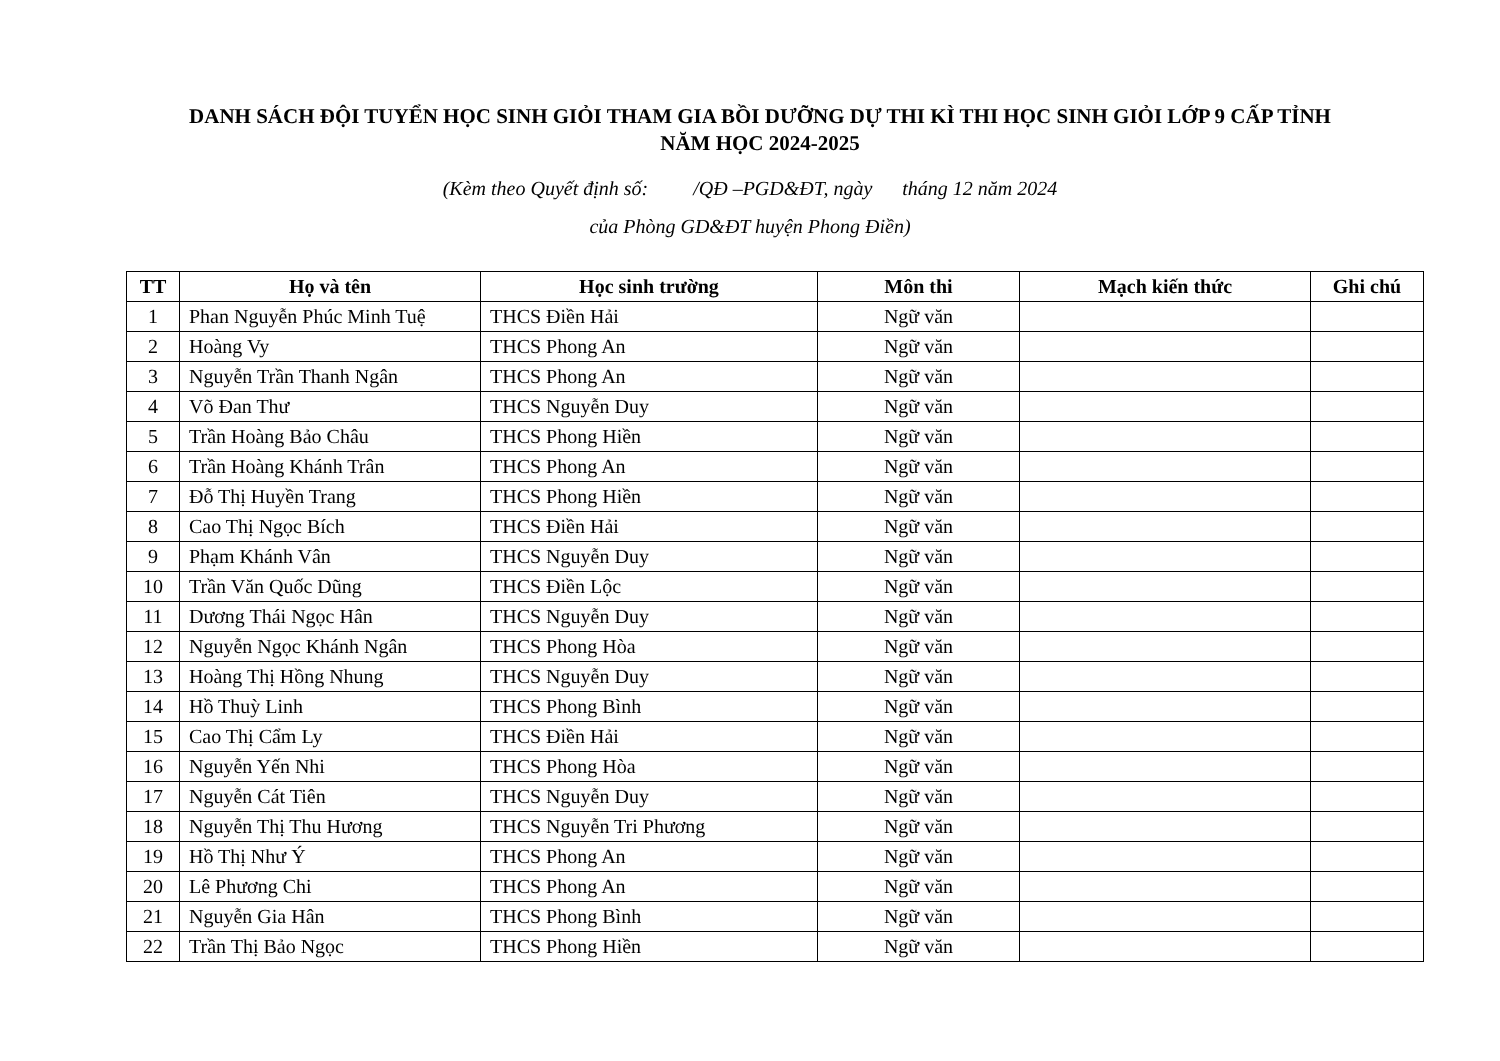DANH SÁCH ĐỘI TUYỂN HỌC SINH GIỎI THAM GIA BỒI DƯỠNG DỰ THI KÌ THI HỌC SINH GIỎI LỚP 9 CẤP TỈNH
NĂM HỌC 2024-2025
(Kèm theo Quyết định số: /QĐ –PGD&ĐT, ngày tháng 12 năm 2024
của Phòng GD&ĐT huyện Phong Điền)
| TT | Họ và tên | Học sinh trường | Môn thi | Mạch kiến thức | Ghi chú |
| --- | --- | --- | --- | --- | --- |
| 1 | Phan Nguyễn Phúc Minh Tuệ | THCS Điền Hải | Ngữ văn | | |
| 2 | Hoàng Vy | THCS Phong An | Ngữ văn | | |
| 3 | Nguyễn Trần Thanh Ngân | THCS Phong An | Ngữ văn | | |
| 4 | Võ Đan Thư | THCS Nguyễn Duy | Ngữ văn | | |
| 5 | Trần Hoàng Bảo Châu | THCS Phong Hiền | Ngữ văn | | |
| 6 | Trần Hoàng Khánh Trân | THCS Phong An | Ngữ văn | | |
| 7 | Đỗ Thị Huyền Trang | THCS Phong Hiền | Ngữ văn | | |
| 8 | Cao Thị Ngọc Bích | THCS Điền Hải | Ngữ văn | | |
| 9 | Phạm Khánh Vân | THCS Nguyễn Duy | Ngữ văn | | |
| 10 | Trần Văn Quốc Dũng | THCS Điền Lộc | Ngữ văn | | |
| 11 | Dương Thái Ngọc Hân | THCS Nguyễn Duy | Ngữ văn | | |
| 12 | Nguyễn Ngọc Khánh Ngân | THCS Phong Hòa | Ngữ văn | | |
| 13 | Hoàng Thị Hồng Nhung | THCS Nguyễn Duy | Ngữ văn | | |
| 14 | Hồ Thuỳ Linh | THCS Phong Bình | Ngữ văn | | |
| 15 | Cao Thị Cẩm Ly | THCS Điền Hải | Ngữ văn | | |
| 16 | Nguyễn Yến Nhi | THCS Phong Hòa | Ngữ văn | | |
| 17 | Nguyễn Cát Tiên | THCS Nguyễn Duy | Ngữ văn | | |
| 18 | Nguyễn Thị Thu Hương | THCS Nguyễn Tri Phương | Ngữ văn | | |
| 19 | Hồ Thị Như Ý | THCS Phong An | Ngữ văn | | |
| 20 | Lê Phương Chi | THCS Phong An | Ngữ văn | | |
| 21 | Nguyễn Gia Hân | THCS Phong Bình | Ngữ văn | | |
| 22 | Trần Thị Bảo Ngọc | THCS Phong Hiền | Ngữ văn | | |